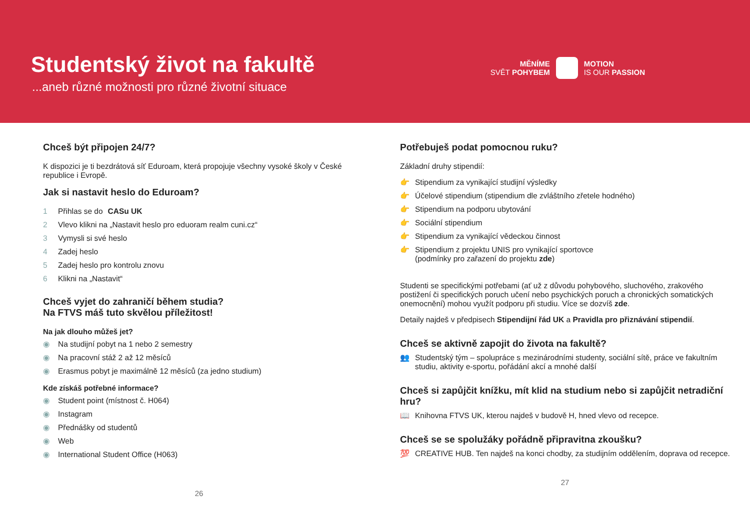Studentský život na fakultě
...aneb různé možnosti pro různé životní situace
MĚNÍME
SVĚT POHYBEM
MOTION
IS OUR PASSION
Chceš být připojen 24/7?
K dispozici je ti bezdrátová síť Eduroam, která propojuje všechny vysoké školy v České republice i Evropě.
Jak si nastavit heslo do Eduroam?
1 Přihlas se do CASu UK
2 Vlevo klikni na „Nastavit heslo pro eduoram realm cuni.cz“
3 Vymysli si své heslo
4 Zadej heslo
5 Zadej heslo pro kontrolu znovu
6 Klikni na „Nastavit“
Chceš vyjet do zahraničí během studia?
Na FTVS máš tuto skvělou příležitost!
Na jak dlouho můžeš jet?
◉ Na studijní pobyt na 1 nebo 2 semestry
◉ Na pracovní stáž 2 až 12 měsíců
◉ Erasmus pobyt je maximálně 12 měsíců (za jedno studium)
Kde získáš potřebné informace?
◉ Student point (místnost č. H064)
◉ Instagram
◉ Přednášky od studentů
◉ Web
◉ International Student Office (H063)
26
Potřebuješ podat pomocnou ruku?
Základní druhy stipendií:
👉 Stipendium za vynikající studijní výsledky
👉 Účelové stipendium (stipendium dle zvláštního zřetele hodného)
👉 Stipendium na podporu ubytování
👉 Sociální stipendium
👉 Stipendium za vynikající vědeckou činnost
👉 Stipendium z projektu UNIS pro vynikající sportovce
(podmínky pro zařazení do projektu zde)
Studenti se specifickými potřebami (ať už z důvodu pohybového, sluchového, zrakového postižení či specifických poruch učení nebo psychických poruch a chronických somatických onemocnění) mohou využít podporu při studiu. Více se dozvíš zde.
Detaily najdeš v předpisech Stipendijní řád UK a Pravidla pro přiznávání stipendií.
Chceš se aktivně zapojit do života na fakultě?
👥 Studentský tým – spolupráce s mezinárodními studenty, sociální sítě, práce ve fakultním studiu, aktivity e-sportu, pořádání akcí a mnohé další
Chceš si zapůjčit knížku, mít klid na studium nebo si zapůjčit netradiční hru?
📖 Knihovna FTVS UK, kterou najdeš v budově H, hned vlevo od recepce.
Chceš se se spolužáky pořádně připravitna zkoušku?
💯 CREATIVE HUB. Ten najdeš na konci chodby, za studijním oddělením, doprava od recepce.
27